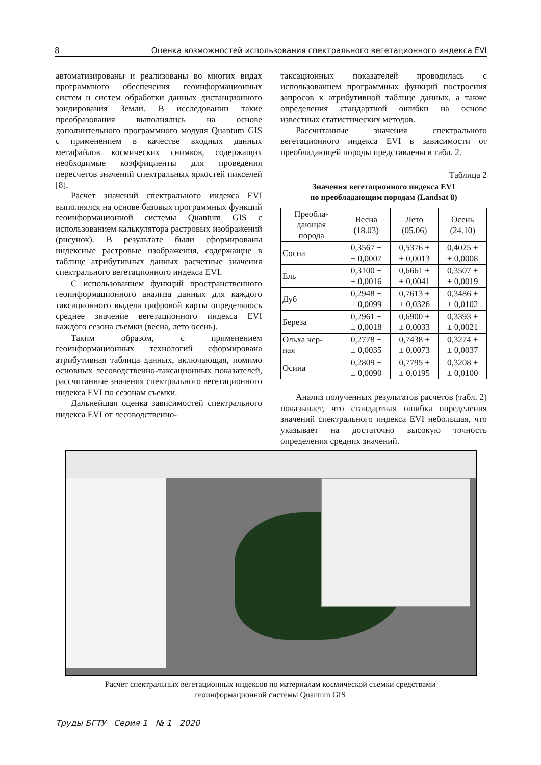8 Оценка возможностей использования спектрального вегетационного индекса EVI
автоматизированы и реализованы во многих видах программного обеспечения геоинформационных систем и систем обработки данных дистанционного зондирования Земли. В исследовании такие преобразования выполнялись на основе дополнительного программного модуля Quantum GIS с применением в качестве входных данных метафайлов космических снимков, содержащих необходимые коэффициенты для проведения пересчетов значений спектральных яркостей пикселей [8].
Расчет значений спектрального индекса EVI выполнялся на основе базовых программных функций геоинформационной системы Quantum GIS с использованием калькулятора растровых изображений (рисунок). В результате были сформированы индексные растровые изображения, содержащие в таблице атрибутивных данных расчетные значения спектрального вегетационного индекса EVI.
С использованием функций пространственного геоинформационного анализа данных для каждого таксационного выдела цифровой карты определялось среднее значение вегетационного индекса EVI каждого сезона съемки (весна, лето осень).
Таким образом, с применением геоинформационных технологий сформирована атрибутивная таблица данных, включающая, помимо основных лесоводственно-таксационных показателей, рассчитанные значения спектрального вегетационного индекса EVI по сезонам съемки.
Дальнейшая оценка зависимостей спектрального индекса EVI от лесоводственно-
таксационных показателей проводилась с использованием программных функций построения запросов к атрибутивной таблице данных, а также определения стандартной ошибки на основе известных статистических методов.
Рассчитанные значения спектрального вегетационного индекса EVI в зависимости от преобладающей породы представлены в табл. 2.
Таблица 2
Значения вегетационного индекса EVI
по преобладающим породам (Landsat 8)
| Преобла- дающая порода | Весна (18.03) | Лето (05.06) | Осень (24.10) |
| --- | --- | --- | --- |
| Сосна | 0,3567 ± ± 0,0007 | 0,5376 ± ± 0,0013 | 0,4025 ± ± 0,0008 |
| Ель | 0,3100 ± ± 0,0016 | 0,6661 ± ± 0,0041 | 0,3507 ± ± 0,0019 |
| Дуб | 0,2948 ± ± 0,0099 | 0,7613 ± ± 0,0326 | 0,3486 ± ± 0,0102 |
| Береза | 0,2961 ± ± 0,0018 | 0,6900 ± ± 0,0033 | 0,3393 ± ± 0,0021 |
| Ольха чер- ная | 0,2778 ± ± 0,0035 | 0,7438 ± ± 0,0073 | 0,3274 ± ± 0,0037 |
| Осина | 0,2809 ± ± 0,0090 | 0,7795 ± ± 0,0195 | 0,3208 ± ± 0,0100 |
Анализ полученных результатов расчетов (табл. 2) показывает, что стандартная ошибка определения значений спектрального индекса EVI небольшая, что указывает на достаточно высокую точность определения средних значений.
Расчет спектральных вегетационных индексов по материалам космической съемки средствами
геоинформационной системы Quantum GIS
Труды БГТУ Серия 1 № 1 2020